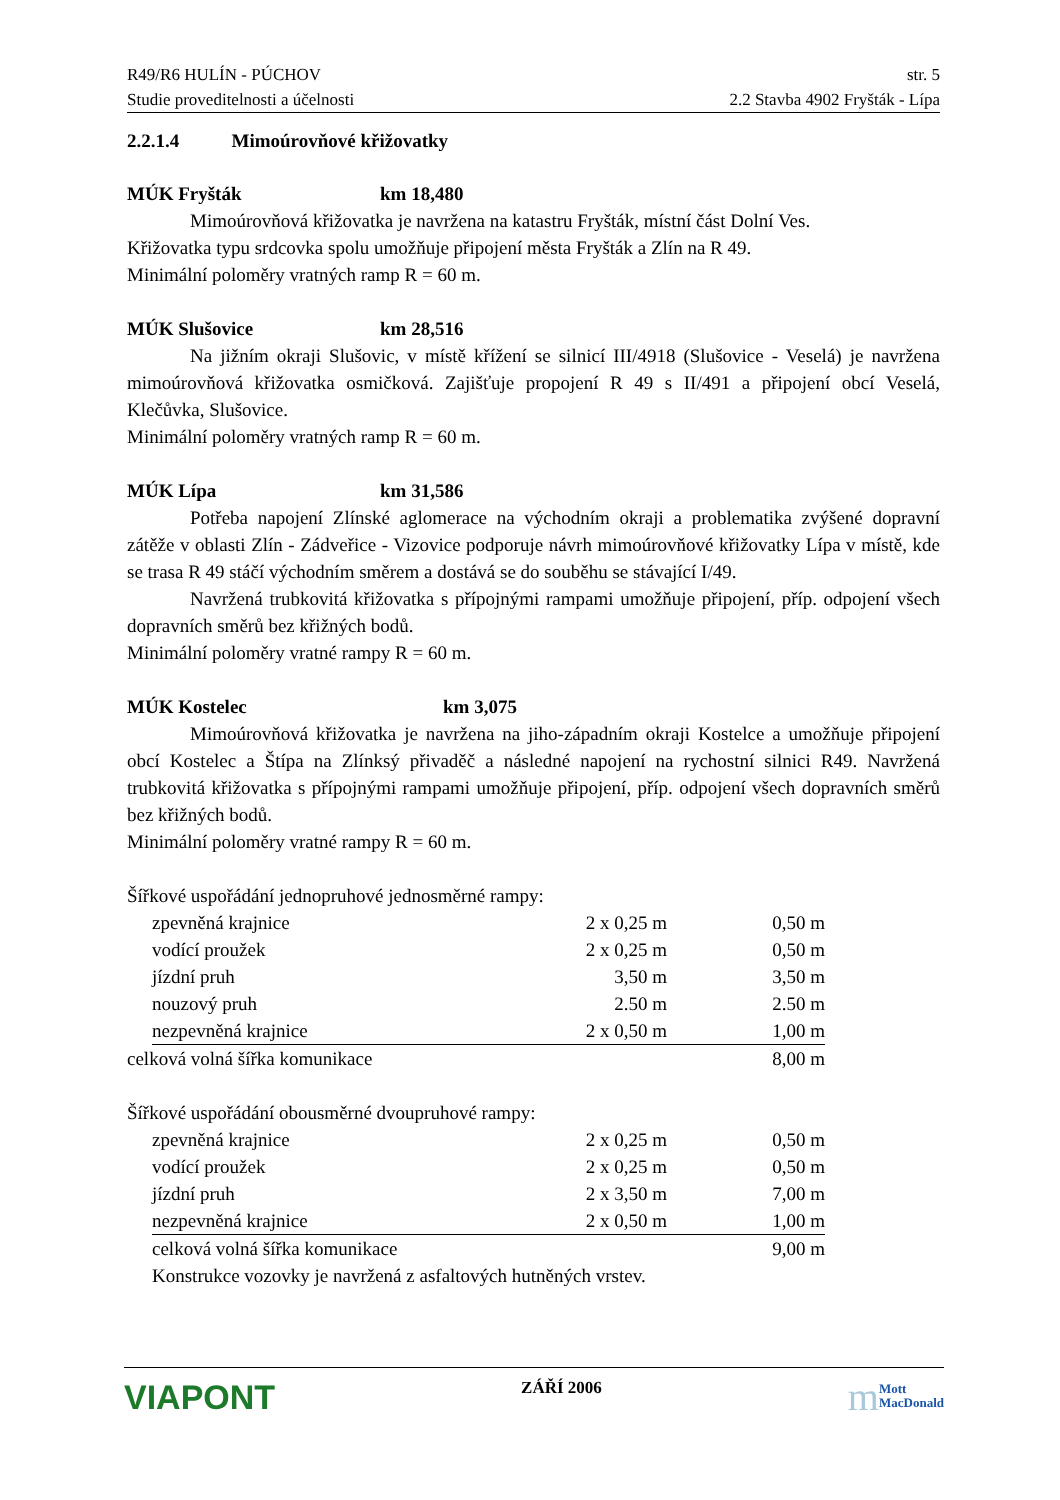R49/R6 HULÍN - PÚCHOV str. 5
Studie proveditelnosti a účelnosti 2.2 Stavba 4902 Fryšták - Lípa
2.2.1.4 Mimoúrovňové křižovatky
MÚK Fryšták km 18,480
Mimoúrovňová křižovatka je navržena na katastru Fryšták, místní část Dolní Ves.
Křižovatka typu srdcovka spolu umožňuje připojení města Fryšták a Zlín na R 49.
Minimální poloměry vratných ramp R = 60 m.
MÚK Slušovice km 28,516
Na jižním okraji Slušovic, v místě křížení se silnicí III/4918 (Slušovice - Veselá) je navržena mimoúrovňová křižovatka osmičková. Zajišťuje propojení R 49 s II/491 a připojení obcí Veselá, Klečůvka, Slušovice.
Minimální poloměry vratných ramp R = 60 m.
MÚK Lípa km 31,586
Potřeba napojení Zlínské aglomerace na východním okraji a problematika zvýšené dopravní zátěže v oblasti Zlín - Zádveřice - Vizovice podporuje návrh mimoúrovňové křižovatky Lípa v místě, kde se trasa R 49 stáčí východním směrem a dostává se do souběhu se stávající I/49.
Navržená trubkovitá křižovatka s přípojnými rampami umožňuje připojení, příp. odpojení všech dopravních směrů bez křižných bodů.
Minimální poloměry vratné rampy R = 60 m.
MÚK Kostelec km 3,075
Mimoúrovňová křižovatka je navržena na jiho-západním okraji Kostelce a umožňuje připojení obcí Kostelec a Štípa na Zlínksý přivaděč a následné napojení na rychostní silnici R49. Navržená trubkovitá křižovatka s přípojnými rampami umožňuje připojení, příp. odpojení všech dopravních směrů bez křižných bodů.
Minimální poloměry vratné rampy R = 60 m.
Šířkové uspořádání jednopruhové jednosměrné rampy:
| | zpevněná krajnice | 2 x 0,25 m | 0,50 m |
| | vodící proužek | 2 x 0,25 m | 0,50 m |
| | jízdní pruh | 3,50 m | 3,50 m |
| | nouzový pruh | 2.50 m | 2.50 m |
| | nezpevněná krajnice | 2 x 0,50 m | 1,00 m |
| celková volná šířka komunikace | | | 8,00 m |
Šířkové uspořádání obousměrné dvoupruhové rampy:
| | zpevněná krajnice | 2 x 0,25 m | 0,50 m |
| | vodící proužek | 2 x 0,25 m | 0,50 m |
| | jízdní pruh | 2 x 3,50 m | 7,00 m |
| | nezpevněná krajnice | 2 x 0,50 m | 1,00 m |
| | celková volná šířka komunikace | | 9,00 m |
| | Konstrukce vozovky je navržená z asfaltových hutněných vrstev. | | |
VIAPONT ZÁŘÍ 2006 m Mott
MacDonald